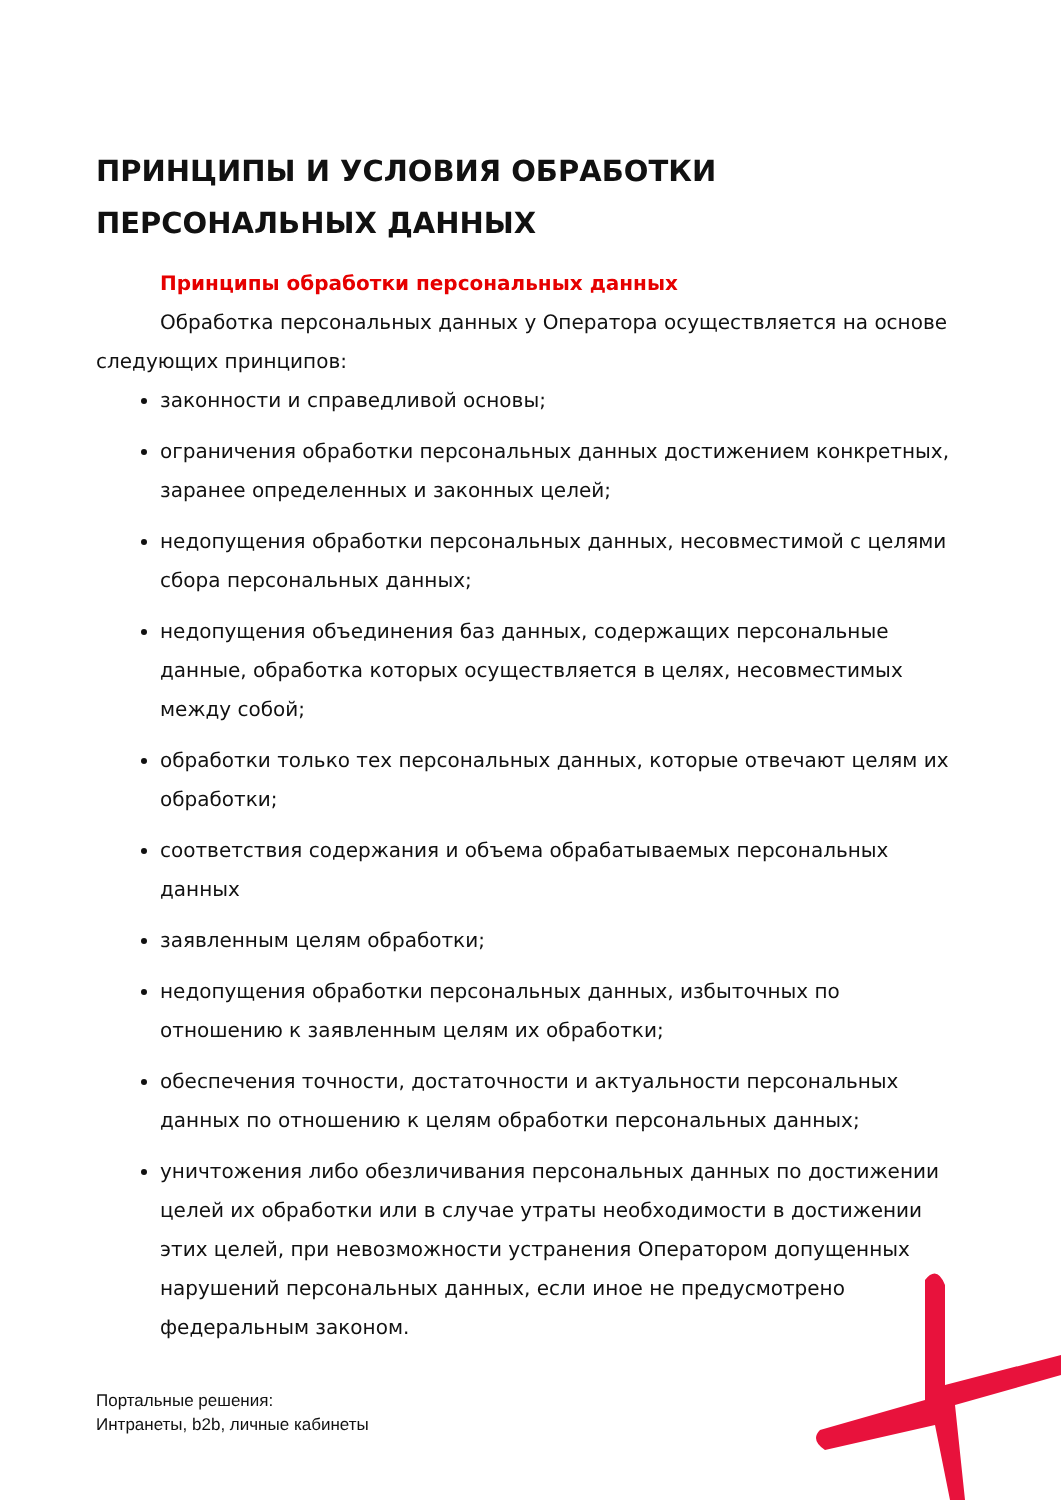ПРИНЦИПЫ И УСЛОВИЯ ОБРАБОТКИ
ПЕРСОНАЛЬНЫХ ДАННЫХ
Принципы обработки персональных данных
Обработка персональных данных у Оператора осуществляется на основе следующих принципов:
законности и справедливой основы;
ограничения обработки персональных данных достижением конкретных, заранее определенных и законных целей;
недопущения обработки персональных данных, несовместимой с целями сбора персональных данных;
недопущения объединения баз данных, содержащих персональные данные, обработка которых осуществляется в целях, несовместимых между собой;
обработки только тех персональных данных, которые отвечают целям их обработки;
соответствия содержания и объема обрабатываемых персональных данных
заявленным целям обработки;
недопущения обработки персональных данных, избыточных по отношению к заявленным целям их обработки;
обеспечения точности, достаточности и актуальности персональных данных по отношению к целям обработки персональных данных;
уничтожения либо обезличивания персональных данных по достижении целей их обработки или в случае утраты необходимости в достижении этих целей, при невозможности устранения Оператором допущенных нарушений персональных данных, если иное не предусмотрено федеральным законом.
Портальные решения:
Интранеты, b2b, личные кабинеты